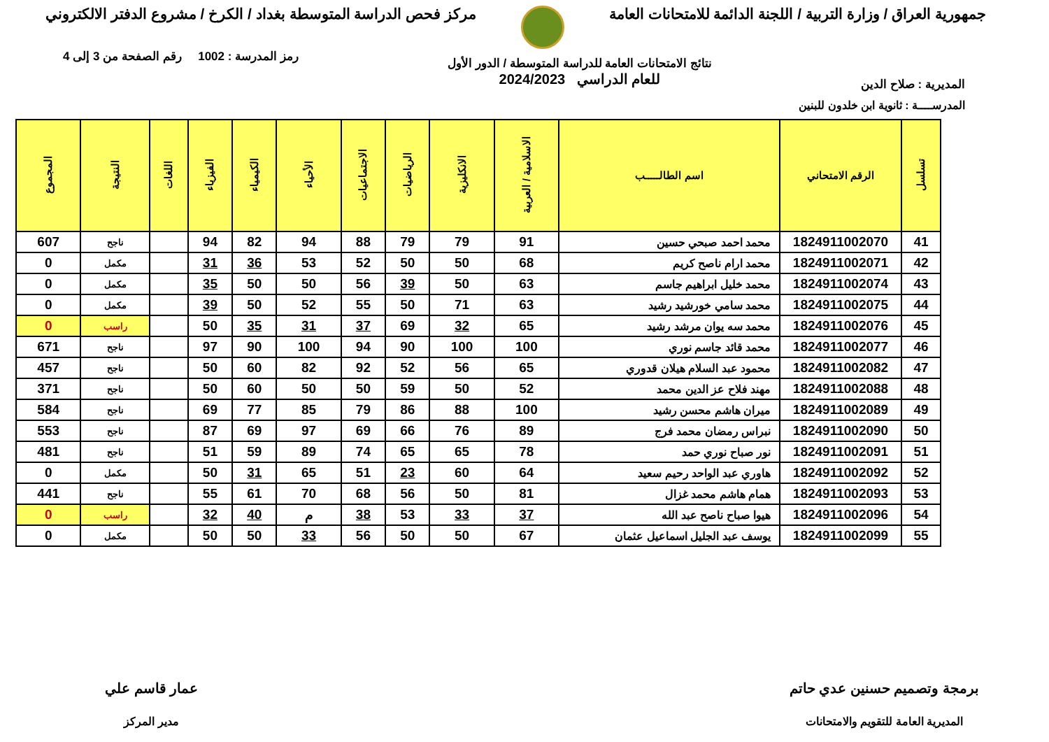جمهورية العراق / وزارة التربية / اللجنة الدائمة للامتحانات العامة
مركز فحص الدراسة المتوسطة بغداد / الكرخ / مشروع الدفتر الالكتروني
المديرية : صلاح الدين
نتائج الامتحانات العامة للدراسة المتوسطة / الدور الأول
للعام الدراسي 2024/2023
رمز المدرسة : 1002 رقم الصفحة من 3 إلى 4
المدرســــة : ثانوية ابن خلدون للبنين
| تسلسل | الرقم الامتحاني | اسم الطالـــــب | الاسلامية / العربية | الانكليزية | الرياضيات | الاجتماعيات | الأحياء | الكيمياء | الفيزياء | اللغات | النتيجة | المجموع |
| --- | --- | --- | --- | --- | --- | --- | --- | --- | --- | --- | --- | --- |
| 41 | 1824911002070 | محمد احمد صبحي حسين | 91 | 79 | 79 | 88 | 94 | 82 | 94 | | ناجح | 607 |
| 42 | 1824911002071 | محمد ارام ناصح كريم | 68 | 50 | 50 | 52 | 53 | 36 | 31 | | مكمل | 0 |
| 43 | 1824911002074 | محمد خليل ابراهيم جاسم | 63 | 50 | 39 | 56 | 50 | 50 | 35 | | مكمل | 0 |
| 44 | 1824911002075 | محمد سامي خورشيد رشيد | 63 | 71 | 50 | 55 | 52 | 50 | 39 | | مكمل | 0 |
| 45 | 1824911002076 | محمد سه يوان مرشد رشيد | 65 | 32 | 69 | 37 | 31 | 35 | 50 | | راسب | 0 |
| 46 | 1824911002077 | محمد قائد جاسم نوري | 100 | 100 | 90 | 94 | 100 | 90 | 97 | | ناجح | 671 |
| 47 | 1824911002082 | محمود عبد السلام هيلان قدوري | 65 | 56 | 52 | 92 | 82 | 60 | 50 | | ناجح | 457 |
| 48 | 1824911002088 | مهند فلاح عز الدين محمد | 52 | 50 | 59 | 50 | 50 | 60 | 50 | | ناجح | 371 |
| 49 | 1824911002089 | ميران هاشم محسن رشيد | 100 | 88 | 86 | 79 | 85 | 77 | 69 | | ناجح | 584 |
| 50 | 1824911002090 | نبراس رمضان محمد فرج | 89 | 76 | 66 | 69 | 97 | 69 | 87 | | ناجح | 553 |
| 51 | 1824911002091 | نور صباح نوري حمد | 78 | 65 | 65 | 74 | 89 | 59 | 51 | | ناجح | 481 |
| 52 | 1824911002092 | هاوري عبد الواحد رحيم سعيد | 64 | 60 | 23 | 51 | 65 | 31 | 50 | | مكمل | 0 |
| 53 | 1824911002093 | همام هاشم محمد غزال | 81 | 50 | 56 | 68 | 70 | 61 | 55 | | ناجح | 441 |
| 54 | 1824911002096 | هيوا صباح ناصح عبد الله | 37 | 33 | 53 | 38 | م | 40 | 32 | | راسب | 0 |
| 55 | 1824911002099 | يوسف عبد الجليل اسماعيل عثمان | 67 | 50 | 50 | 56 | 33 | 50 | 50 | | مكمل | 0 |
برمجة وتصميم حسنين عدي حاتم
المديرية العامة للتقويم والامتحانات
عمار قاسم علي
مدير المركز